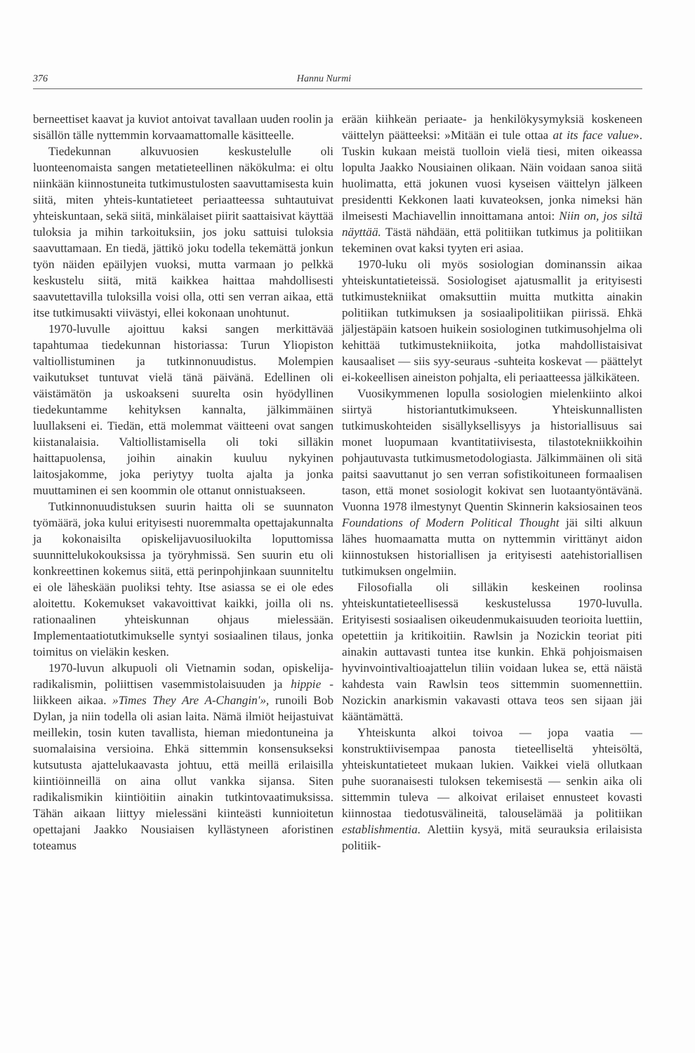376 Hannu Nurmi
berneettiset kaavat ja kuviot antoivat tavallaan uuden roolin ja sisällön tälle nyttemmin korvaamattomalle käsitteelle.
Tiedekunnan alkuvuosien keskustelulle oli luonteenomaista sangen metatieteellinen näkökulma: ei oltu niinkään kiinnostuneita tutkimustulosten saavuttamisesta kuin siitä, miten yhteis-kuntatieteet periaatteessa suhtautuivat yhteiskuntaan, sekä siitä, minkälaiset piirit saattaisivat käyttää tuloksia ja mihin tarkoituksiin, jos joku sattuisi tuloksia saavuttamaan. En tiedä, jättikö joku todella tekemättä jonkun työn näiden epäilyjen vuoksi, mutta varmaan jo pelkkä keskustelu siitä, mitä kaikkea haittaa mahdollisesti saavutettavilla tuloksilla voisi olla, otti sen verran aikaa, että itse tutkimusakti viivästyi, ellei kokonaan unohtunut.
1970-luvulle ajoittuu kaksi sangen merkittävää tapahtumaa tiedekunnan historiassa: Turun Yliopiston valtiollistuminen ja tutkinnonuudistus. Molempien vaikutukset tuntuvat vielä tänä päivänä. Edellinen oli väistämätön ja uskoakseni suurelta osin hyödyllinen tiedekuntamme kehityksen kannalta, jälkimmäinen luullakseni ei. Tiedän, että molemmat väitteeni ovat sangen kiistanalaisia. Valtiollistamisella oli toki silläkin haittapuolensa, joihin ainakin kuuluu nykyinen laitosjakomme, joka periytyy tuolta ajalta ja jonka muuttaminen ei sen koommin ole ottanut onnistuakseen.
Tutkinnonuudistuksen suurin haitta oli se suunnaton työmäärä, joka kului erityisesti nuoremmalta opettajakunnalta ja kokonaisilta opiskelijavuosiluokilta loputtomissa suunnittelukokouksissa ja työryhmissä. Sen suurin etu oli konkreettinen kokemus siitä, että perinpohjinkaan suunniteltu ei ole läheskään puoliksi tehty. Itse asiassa se ei ole edes aloitettu. Kokemukset vakavoittivat kaikki, joilla oli ns. rationaalinen yhteiskunnan ohjaus mielessään. Implementaatiotutkimukselle syntyi sosiaalinen tilaus, jonka toimitus on vieläkin kesken.
1970-luvun alkupuoli oli Vietnamin sodan, opiskelija-radikalismin, poliittisen vasemmistolaisuuden ja hippie -liikkeen aikaa. »Times They Are A-Changin'», runoili Bob Dylan, ja niin todella oli asian laita. Nämä ilmiöt heijastuivat meillekin, tosin kuten tavallista, hieman miedontuneina ja suomalaisina versioina. Ehkä sittemmin konsensukseksi kutsutusta ajattelukaavasta johtuu, että meillä erilaisilla kiintiöinneillä on aina ollut vankka sijansa. Siten radikalismikin kiintiöitiin ainakin tutkintovaatimuksissa. Tähän aikaan liittyy mielessäni kiinteästi kunnioitetun opettajani Jaakko Nousiaisen kyllästyneen aforistinen toteamus
erään kiihkeän periaate- ja henkilökysymyksiä koskeneen väittelyn päätteeksi: »Mitään ei tule ottaa at its face value». Tuskin kukaan meistä tuolloin vielä tiesi, miten oikeassa lopulta Jaakko Nousiainen olikaan. Näin voidaan sanoa siitä huolimatta, että jokunen vuosi kyseisen väittelyn jälkeen presidentti Kekkonen laati kuvateoksen, jonka nimeksi hän ilmeisesti Machiavellin innoittamana antoi: Niin on, jos siltä näyttää. Tästä nähdään, että politiikan tutkimus ja politiikan tekeminen ovat kaksi tyyten eri asiaa.
1970-luku oli myös sosiologian dominanssin aikaa yhteiskuntatieteissä. Sosiologiset ajatusmallit ja erityisesti tutkimustekniikat omaksuttiin muitta mutkitta ainakin politiikan tutkimuksen ja sosiaalipolitiikan piirissä. Ehkä jäljestäpäin katsoen huikein sosiologinen tutkimusohjelma oli kehittää tutkimustekniikoita, jotka mahdollistaisivat kausaaliset — siis syy-seuraus -suhteita koskevat — päättelyt ei-kokeellisen aineiston pohjalta, eli periaatteessa jälkikäteen.
Vuosikymmenen lopulla sosiologien mielenkiinto alkoi siirtyä historiantutkimukseen. Yhteiskunnallisten tutkimuskohteiden sisällyksellisyys ja historiallisuus sai monet luopumaan kvantitatiivisesta, tilastotekniikkoihin pohjautuvasta tutkimusmetodologiasta. Jälkimmäinen oli sitä paitsi saavuttanut jo sen verran sofistikoituneen formaalisen tason, että monet sosiologit kokivat sen luotaantyöntävänä. Vuonna 1978 ilmestynyt Quentin Skinnerin kaksiosainen teos Foundations of Modern Political Thought jäi silti alkuun lähes huomaamatta mutta on nyttemmin virittänyt aidon kiinnostuksen historiallisen ja erityisesti aatehistoriallisen tutkimuksen ongelmiin.
Filosofialla oli silläkin keskeinen roolinsa yhteiskuntatieteellisessä keskustelussa 1970-luvulla. Erityisesti sosiaalisen oikeudenmukaisuuden teorioita luettiin, opetettiin ja kritikoitiin. Rawlsin ja Nozickin teoriat piti ainakin auttavasti tuntea itse kunkin. Ehkä pohjoismaisen hyvinvointivaltioajattelun tiliin voidaan lukea se, että näistä kahdesta vain Rawlsin teos sittemmin suomennettiin. Nozickin anarkismin vakavasti ottava teos sen sijaan jäi kääntämättä.
Yhteiskunta alkoi toivoa — jopa vaatia — konstruktiivisempaa panosta tieteelliseltä yhteisöltä, yhteiskuntatieteet mukaan lukien. Vaikkei vielä ollutkaan puhe suoranaisesti tuloksen tekemisestä — senkin aika oli sittemmin tuleva — alkoivat erilaiset ennusteet kovasti kiinnostaa tiedotusvälineitä, talouselämää ja politiikan establishmentia. Alettiin kysyä, mitä seurauksia erilaisista politiik-